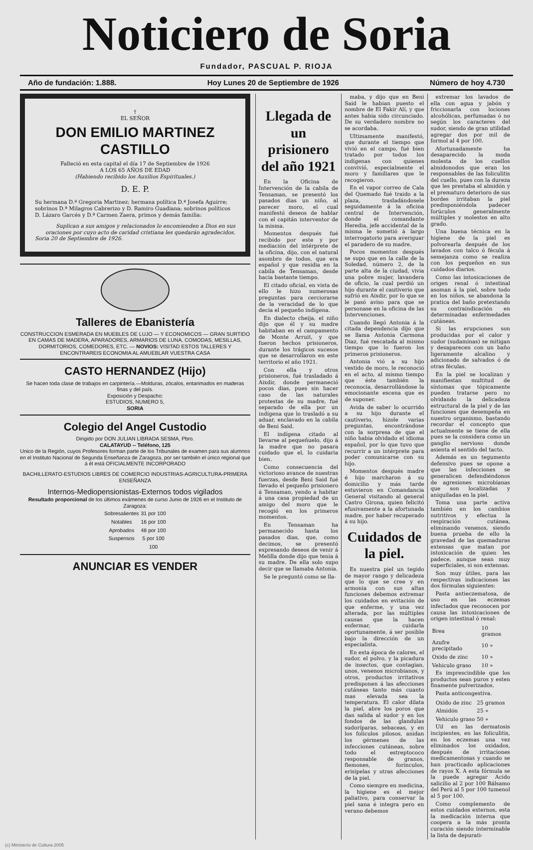Noticiero de Soria
Fundador, PASCUAL P. RIOJA
Año de fundación: 1.888. Hoy Lunes 20 de Septiembre de 1926 Número de hoy 4.730
†
EL SEÑOR
DON EMILIO MARTINEZ CASTILLO
Falleció en esta capital el día 17 de Septiembre de 1926
A LOS 65 AÑOS DE EDAD
(Habiendo recibido los Auxilios Espirituales.)
D. E. P.
Su hermana D.ª Gregoria Martinez; hermana política D.ª Josefa Aguirre; sobrinos D.ª Milagros Cabrerizo y D. Ramiro Guadiana; sobrinos políticos D. Lázaro Garcés y D.ª Carmen Zaera, primos y demás familia:
Suplican a sus amigos y relacionados lo encomienden a Dios en sus oraciones por cuyo acto de caridad cristiana les quedarán agradecidos.
Soria 20 de Septiembre de 1926.
Talleres de Ebanistería
CONSTRUCCION ESMERADA EN MUEBLES DE LUJO — Y ECONOMICOS — GRAN SURTIDO EN CAMAS DE MADERA, APARADORES, ARMARIOS DE LUNA, COMODAS, MESILLAS, DORMITORIOS, COMEDORES, ETC. — NOVIOS: VISITAD ESTOS TALLERES Y ENCONTRAREIS ECONOMIA AL AMUEBLAR VUESTRA CASA
CASTO HERNANDEZ (Hijo)
Se hacen toda clase de trabajos en carpintería.—Molduras, zócalos, entarimados en maderas finas y del país.
Exposición y Despacho:
ESTUDIOS, NUMERO 5,
SORIA
Colegio del Angel Custodio
Dirigido por DON JULIAN LIBRADA SESMA, Pbro.
CALATAYUD -- Teléfono, 125
Unico de la Región, cuyos Profesores forman parte de los Tribunales de examen para sus alumnos en el Instituto Nacional de Segunda Enseñanza de Zaragoza, por ser también el único regional que á él está OFICIALMENTE INCORPORADO
BACHILLERATO-ESTUDIOS LIBRES DE COMERCIO INDUSTRIAS-AGRICULTURA-PRIMERA ENSEÑANZA
Internos-Mediopensionistas-Externos todos vigilados
Resultado proporcional de los últimos exámenes de curso Junio de 1926 en el Instituto de Zaragoza:
| Sobresalientes | 31 por 100 |
| Notables | 16 por 100 |
| Aprobados | 48 por 100 |
| Suspensos | 5 por 100 |
| | 100 |
ANUNCIAR ES VENDER
Llegada de un prisionero del año 1921
En la Oficina de Intervención de la cabila de Tensaman, se presentó los pasados dias un niño, al parecer moro, el cual manifestó deseos de hablar con el capitán interventor de la misma.
Momentos después fué recibido por este y por mediación del intérprete de la oficina, dijo, con el natural asombro de todos, que era español y que residia en la cabila de Tensaman, desde hacia bastante tiempo.
El citado oficial, en vista de ello le hizo numerosas preguntas para cerciorarse de la veracidad de lo que decia el pequeño indígena.
En dialecto cheija, el niño dijo que él y su madre habitaban en el campamento de Monte Arruit, y que fueron hechos prisioneros, durante los trágicos sucesos que se desarrollaron en este territorio el año 1921.
Con ella y otros prisioneros, fué trasladado á Aixdir, donde permaneció pocos dias, pues sin hacer caso de las naturales protestas de su madre, fué separado de ella por un indígena que lo trasladó a su aduar, enclavado en la cabila de Beni Said.
El indígena citado al llevarse al pequeñuelo, dijo á la madre que no pasara cuidado que el, lo cuidaria bien.
Como consecuencia del victorioso avance de nuestras fuerzas, desde Beni Said fué llevado el pequeño prisionero á Tensaman, yendo a habitar á una casa propiedad de un amigo del moro que le recogió en los primeros momentos.
En Tensaman ha permanecido hasta los pasados dias, que, como decimos, se presentó expresando deseos de venir á Melilla donde dijo que tenia á su madre. De ella solo supo decir que se llamaba Antonia.
Se le preguntó como se lla-
maba, y dijo que en Beni Said le habian puesto el nombre de El Fakir Alí, y que antes habia sido circunciado. De su verdadero nombre no se acordaba.
Ultimamente manifestó, que durante el tiempo que vivió en el campo, fué bien tratado por todos los indígenas con quienes convivió, especialmente el moro y familiares que le recogieron.
En el vapor correo de Cala del Quemado fué traido a la plaza, trasladándosele seguidamente á la oficina central de Intervención, donde el comandante Heredia, jefe accidental de la misma le sometió á largo interrogatorio para averiguar el paradero de su madre.
Pocos momentos después se supo que en la calle de la Soledad, número 2, de la parte alta de la ciudad, vivia una pobre mujer, lavandera de oficio, la cual perdió un hijo durante el cautiverio que sufrió en Aixdir, por lo que se le pasó aviso para que se personase en la oficina de las Intervenciones.
Cuando llegó Antonia á la citada dependencia dijo que se llama Antonia Carmona Diaz, fué rescatada al mismo tiempo que lo fueron los primeros prisioneros.
Antonia vió a su hijo vestido de moro, le reconoció en el acto, al mismo tiempo que éste también la reconocia, desarrollándose la emocionante escena que es de suponer.
Avida de saber lo ocurrido a su hijo durante el cautiverio, hizole varias preguntas, encontrándose con la sorpresa de que el niño habia olvidado el idioma español, por lo que tuvo que recurrir a un intérprete para poder comunicarse con su hijo.
Momentos después madre é hijo marcharon á su domicilio y más tarde estuvieron en Comandancia General visitando al general Castro Girona, quien felicitó efusivamente a la afortunada madre, por haber recuperado á su hijo.
Cuidados de la piel.
Es nuestra piel un tegido de mayor rango y delicadeza que lo que se cree y en armonia con sus altas funciones debemos extremar los cuidados en evitación de que enferme, y una vez alterada, por las múltiples causas que la hacen enfermar, cuidarla oportunamente, á ser posible bajo la dirección de un especialista.
En esta época de calores, el sudor, el polvo, y la picadura de insectos, que contagian, unos, venenos microbianos, y otros, productos irritativos predisponen á las afecciones cutáneas tanto más cuanto mas elevada sea la temperatura. El calor dilata la piel, abre los poros que dan salida al sudor y en los fondos de las glandulas sudoríparas, sebaceas, y en los foliculos pilosos, anidan los gérmenes de las infecciones cutáneas, sobre todo el estreptococo responsable de granos, flemones, forinculos, erisipelas y otras afecciones de la piel.
Como siempre en medicina, la higiene es el mejor paliativo, para conservar la piel sana é integra pero en verano debemos
extremar los lavados de ella con agua y jabón y friccionarla con lociones alcohólicas, perfumadas ó no según los caracteres del sudor, siendo de gran utilidad agregar dos por mil de formol al 4 por 100.
Afortunadamente ha desaparecido la moda molesta de los cuellos almidonodos que eran los responsables de las foliculitis del cuello, pues con la dureza que les prestaba el almidón y el prematuro deterioro de sus bordes irritaban la piel predisponiéndola padecer forúculos generalmente múltiples y molestos en alto grado.
Una buena técnica en la higiene de la piel es polvorearla después de los lavados con talco ó fécula á semejanza como se realiza con los pequeños en sus cuidados diarios.
Como las intosicaciones de origen renal ó intestinal asoman á la piel, sobre todo en los niños, se abandona la pratica del baño pretextando su contraindicación en determinadas enfermedades cutáneas.
Si las erupciones son producidas por el calor y sudor (sudaminas) se mitigan y desaparecen con un baño ligeramente alcalino y adicionado de salvados ó de otras féculas.
En la piel se localizan y manifiestan multitud de síntomas que tópicamente pueden tratarse pero no olvidando la delicadeza estructural de la piel y de las funciones que desempeña en nuestro organismo, bastando recordar el concepto que actualmente se tiene de ella pues se la considera como un ganglio nervioso donde asienta el sentido del tacto.
Además es un tegumento defensivo pues se opone a que las infecciones se generalicen defendiéndonos de agresiones microbianas que son localizadas y aniquiladas en la piel.
Toma una parte activa también en los cambios nutritivos y efectua la respiración cutánea, eliminando venenos, siendo buena prueba de ello la gravedad de las quemaduras extensas que matan por intoxicación de quien les padece, aunque sean muy superficiales, si son extensas.
Son muy útiles, para las respectivas indicaciones las dos fórmulas siguientes:
Pasta antieczematosa, de uso en las eczemas infectados que reconocen por causa las intoxicaciones de origen intestinal ó renal:
| Brea | 10 gramos |
| Azufre precipitado | 10 » |
| Oxido de zinc | 10 » |
| Vehiculo graso | 10 » |
Es imprescindible que los productos sean puros y esten finamente pulverizados.
Pasta anticongestiva.
| Oxido de zinc | 25 gramos |
| Almidón | 25 » |
| Vehiculo graso | 50 » |
Uil en las dermatosis incipientes, en las foliculitis, en los eczemas una vez eliminados los oxidados, después de irritaciones medicamentosas y cuando se han practicado aplicaciones de rayos X. A esta fórmula se la puede agregar Acido salicilio al 2 por 100 Bálsamo del Perú al 5 por 100 tumenol al 5 por 100.
Como complemento de estos cuidados externos, esta la medicación interna que coopera a la más pronta curación siendo interminable la lista de depurati-
(c) Ministerio de Cultura 2005